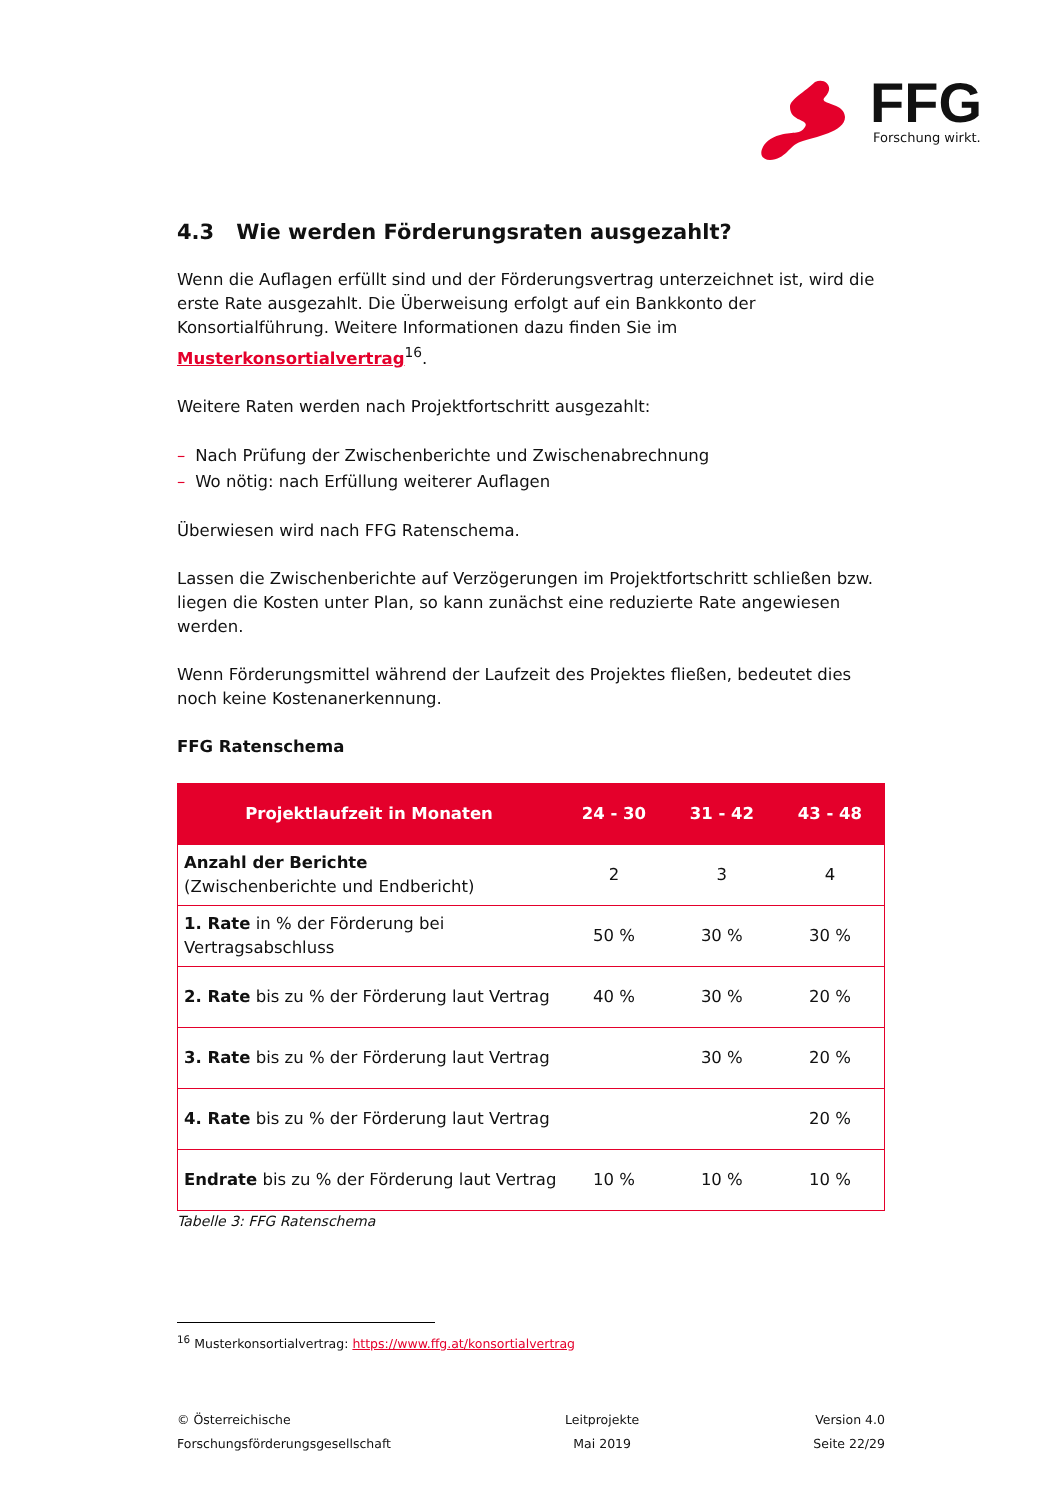FFG
Forschung wirkt.
4.3 Wie werden Förderungsraten ausgezahlt?
Wenn die Auflagen erfüllt sind und der Förderungsvertrag unterzeichnet ist, wird die erste Rate ausgezahlt. Die Überweisung erfolgt auf ein Bankkonto der Konsortialführung. Weitere Informationen dazu finden Sie im Musterkonsortialvertrag<sup>16</sup>.
Weitere Raten werden nach Projektfortschritt ausgezahlt:
– Nach Prüfung der Zwischenberichte und Zwischenabrechnung
– Wo nötig: nach Erfüllung weiterer Auflagen
Überwiesen wird nach FFG Ratenschema.
Lassen die Zwischenberichte auf Verzögerungen im Projektfortschritt schließen bzw. liegen die Kosten unter Plan, so kann zunächst eine reduzierte Rate angewiesen werden.
Wenn Förderungsmittel während der Laufzeit des Projektes fließen, bedeutet dies noch keine Kostenanerkennung.
FFG Ratenschema
| Projektlaufzeit in Monaten | 24 - 30 | 31 - 42 | 43 - 48 |
| --- | --- | --- | --- |
| Anzahl der Berichte (Zwischenberichte und Endbericht) | 2 | 3 | 4 |
| 1. Rate in % der Förderung bei Vertragsabschluss | 50 % | 30 % | 30 % |
| 2. Rate bis zu % der Förderung laut Vertrag | 40 % | 30 % | 20 % |
| 3. Rate bis zu % der Förderung laut Vertrag | | 30 % | 20 % |
| 4. Rate bis zu % der Förderung laut Vertrag | | | 20 % |
| Endrate bis zu % der Förderung laut Vertrag | 10 % | 10 % | 10 % |
Tabelle 3: FFG Ratenschema
<sup>16</sup> Musterkonsortialvertrag: https://www.ffg.at/konsortialvertrag
© Österreichische
Forschungsförderungsgesellschaft
Leitprojekte
Mai 2019
Version 4.0
Seite 22/29